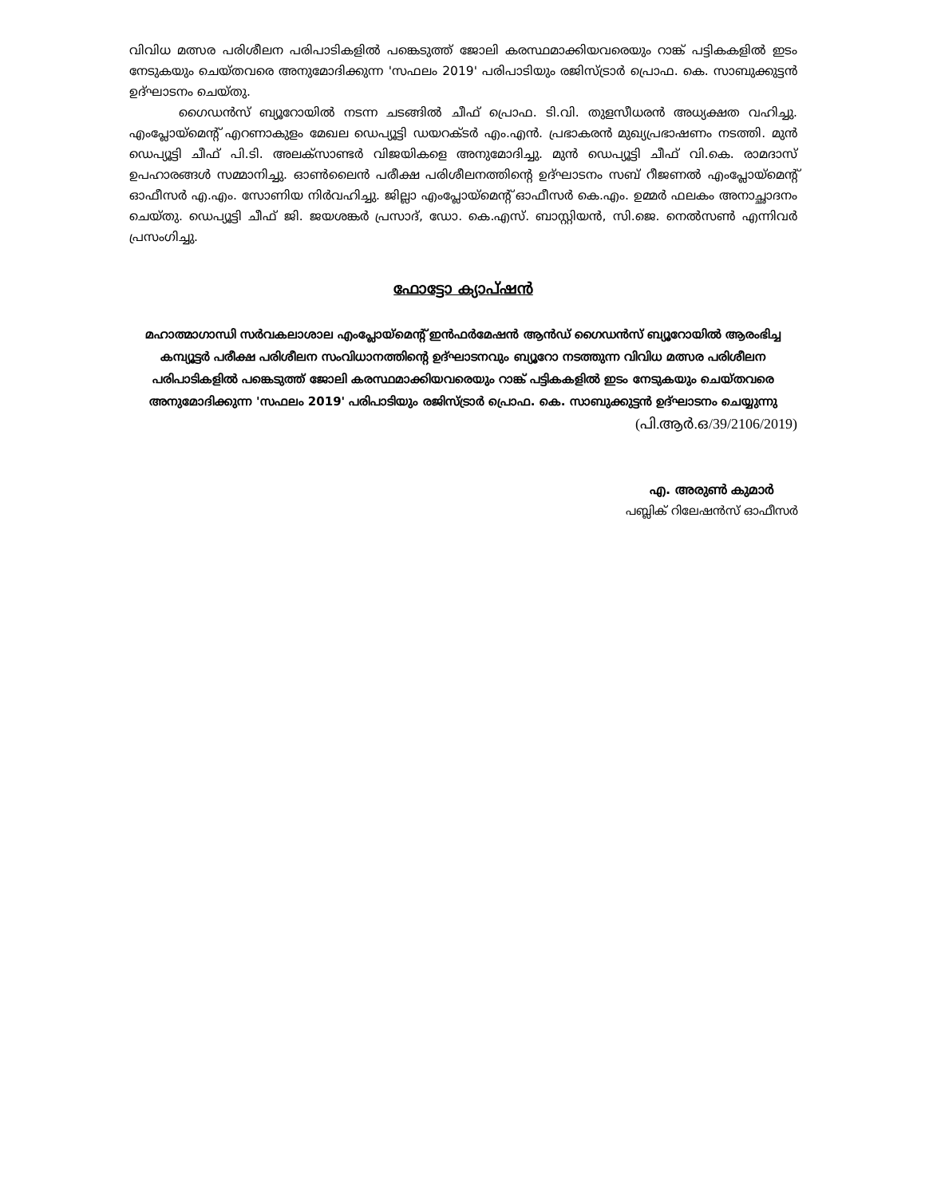വിവിധ മത്സര പരിശീലന പരിപാടികളില്‍ പങ്കെടുത്ത് ജോലി കരസ്ഥമാക്കിയവരെയും റാങ്ക് പട്ടികകളില്‍ ഇടം നേടുകയും ചെയ്തവരെ അനുമോദിക്കുന്ന 'സഫലം 2019' പരിപാടിയും രജിസ്ട്രാര്‍ പ്രൊഫ. കെ. സാബുക്കുട്ടന്‍ ഉദ്ഘാടനം ചെയ്തു.
ഗൈഡന്‍സ് ബ്യൂറോയില്‍ നടന്ന ചടങ്ങില്‍ ചീഫ് പ്രൊഫ. ടി.വി. തുളസീധരന്‍ അധ്യക്ഷത വഹിച്ചു. എംപ്ലോയ്മെന്റ് എറണാകുളം മേഖല ഡെപ്യൂട്ടി ഡയറക്ടര്‍ എം.എന്‍. പ്രഭാകരന്‍ മുഖ്യപ്രഭാഷണം നടത്തി. മുന്‍ ഡെപ്യൂട്ടി ചീഫ് പി.ടി. അലക്സാണ്ടര്‍ വിജയികളെ അനുമോദിച്ചു. മുന്‍ ഡെപ്യൂട്ടി ചീഫ് വി.കെ. രാമദാസ് ഉപഹാരങ്ങള്‍ സമ്മാനിച്ചു. ഓണ്‍ലൈന്‍ പരീക്ഷ പരിശീലനത്തിന്റെ ഉദ്ഘാടനം സബ് റീജണല്‍ എംപ്ലോയ്മെന്റ് ഓഫീസര്‍ എ.എം. സോണിയ നിര്‍വഹിച്ചു. ജില്ലാ എംപ്ലോയ്മെന്റ് ഓഫീസര്‍ കെ.എം. ഉമ്മര്‍ ഫലകം അനാച്ഛാദനം ചെയ്തു. ഡെപ്യൂട്ടി ചീഫ് ജി. ജയശങ്കര്‍ പ്രസാദ്, ഡോ. കെ.എസ്. ബാസ്റ്റിയന്‍, സി.ജെ. നെല്‍സണ്‍ എന്നിവര്‍ പ്രസംഗിച്ചു.
ഫോട്ടോ ക്യാപ്ഷന്‍
മഹാത്മാഗാന്ധി സര്‍വകലാശാല എംപ്ലോയ്മെന്റ് ഇന്‍ഫര്‍മേഷന്‍ ആന്‍ഡ് ഗൈഡന്‍സ് ബ്യൂറോയില്‍ ആരംഭിച്ച കമ്പ്യൂട്ടര്‍ പരീക്ഷ പരിശീലന സംവിധാനത്തിന്റെ ഉദ്ഘാടനവും ബ്യൂറോ നടത്തുന്ന വിവിധ മത്സര പരിശീലന പരിപാടികളില്‍ പങ്കെടുത്ത് ജോലി കരസ്ഥമാക്കിയവരെയും റാങ്ക് പട്ടികകളില്‍ ഇടം നേടുകയും ചെയ്തവരെ അനുമോദിക്കുന്ന 'സഫലം 2019' പരിപാടിയും രജിസ്ട്രാര്‍ പ്രൊഫ. കെ. സാബുക്കുട്ടന്‍ ഉദ്ഘാടനം ചെയ്യുന്നു
(പി.ആര്‍.ഒ/39/2106/2019)
എ. അരുണ്‍ കുമാര്‍
പബ്ലിക് റിലേഷന്‍സ് ഓഫീസര്‍